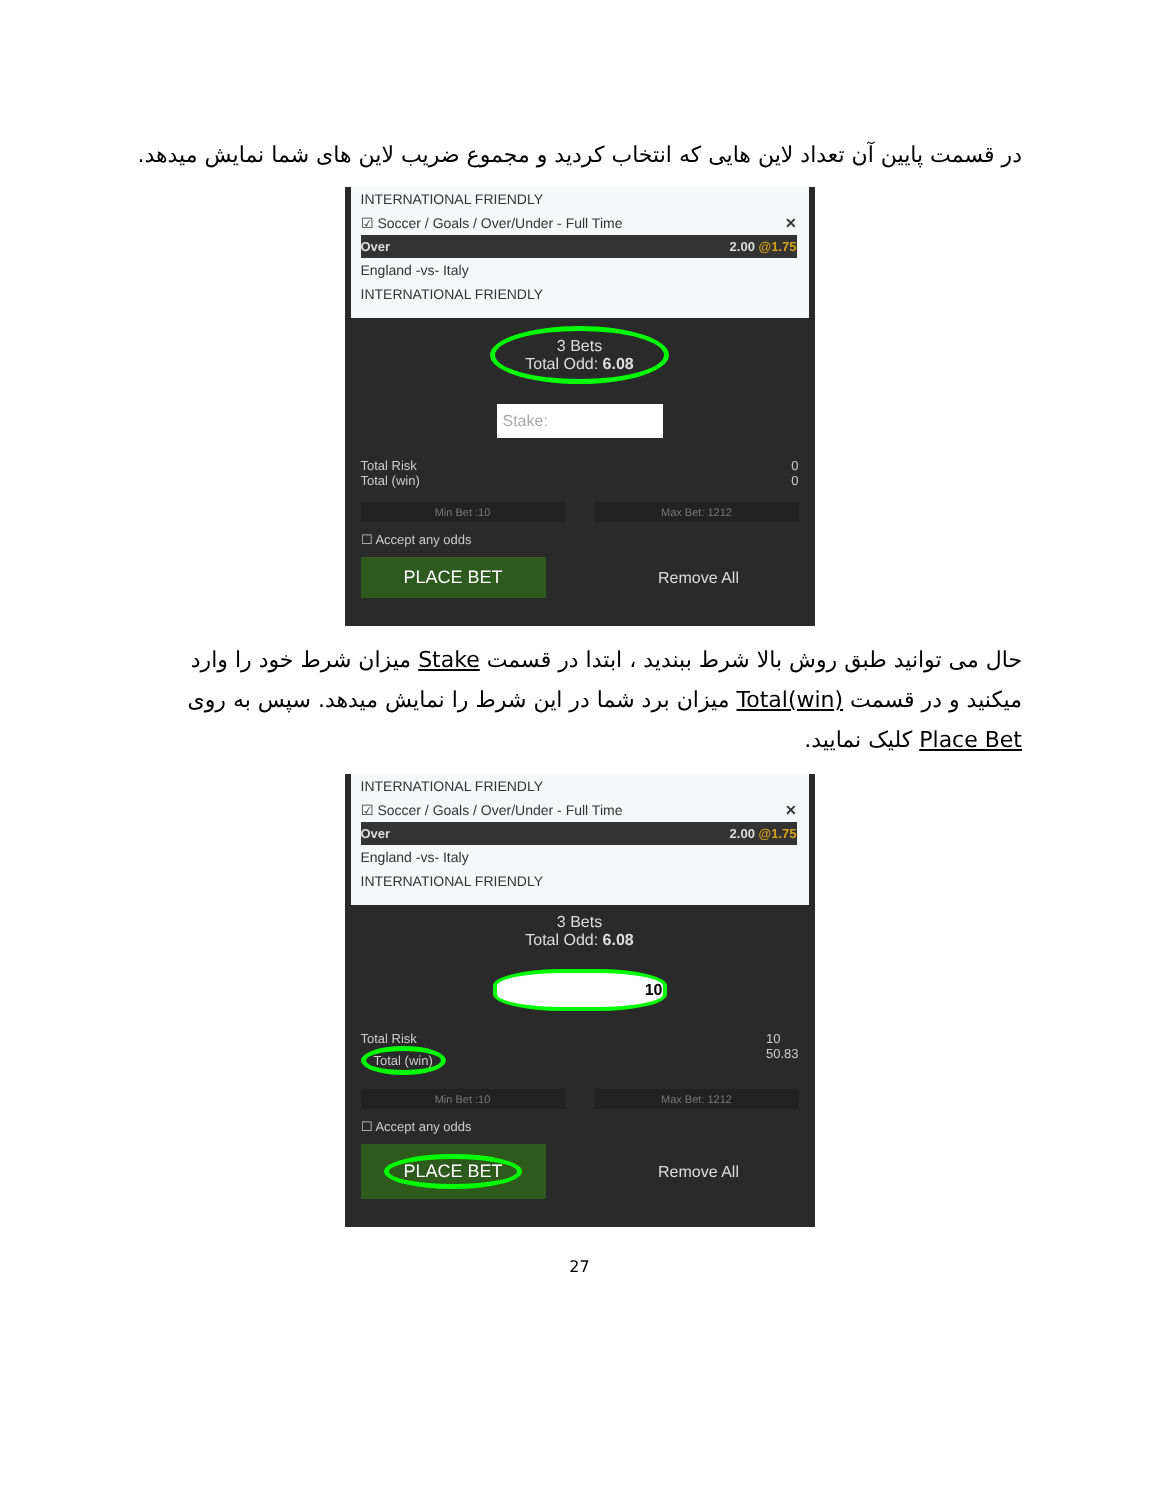در قسمت پایین آن تعداد لاین هایی که انتخاب کردید و مجموع ضریب لاین های شما نمایش میدهد.
INTERNATIONAL FRIENDLY
☑ Soccer / Goals / Over/Under - Full Time ✕
Over 2.00 @1.75
England -vs- Italy
INTERNATIONAL FRIENDLY
3 Bets
Total Odd: 6.08
Stake:
Total Risk
Total (win) 0
0
Min Bet :10 Max Bet: 1212
☐ Accept any odds
PLACE BET
Remove All
حال می توانید طبق روش بالا شرط ببندید ، ابتدا در قسمت Stake میزان شرط خود را وارد میکنید و در قسمت Total(win) میزان برد شما در این شرط را نمایش میدهد. سپس به روی Place Bet کلیک نمایید.
INTERNATIONAL FRIENDLY
☑ Soccer / Goals / Over/Under - Full Time ✕
Over 2.00 @1.75
England -vs- Italy
INTERNATIONAL FRIENDLY
3 Bets
Total Odd: 6.08
10
Total Risk
Total (win) 10
50.83
Min Bet :10 Max Bet: 1212
☐ Accept any odds
PLACE BET
Remove All
27